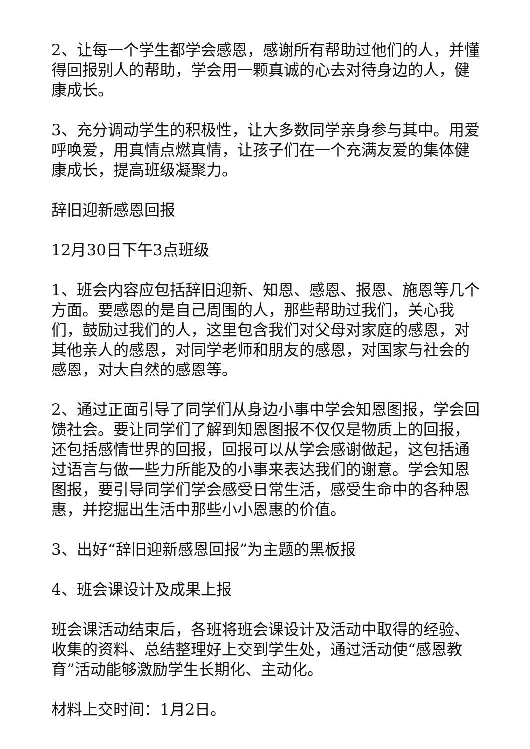2、让每一个学生都学会感恩，感谢所有帮助过他们的人，并懂得回报别人的帮助，学会用一颗真诚的心去对待身边的人，健康成长。
3、充分调动学生的积极性，让大多数同学亲身参与其中。用爱呼唤爱，用真情点燃真情，让孩子们在一个充满友爱的集体健康成长，提高班级凝聚力。
辞旧迎新感恩回报
12月30日下午3点班级
1、班会内容应包括辞旧迎新、知恩、感恩、报恩、施恩等几个方面。要感恩的是自己周围的人，那些帮助过我们，关心我们，鼓励过我们的人，这里包含我们对父母对家庭的感恩，对其他亲人的感恩，对同学老师和朋友的感恩，对国家与社会的感恩，对大自然的感恩等。
2、通过正面引导了同学们从身边小事中学会知恩图报，学会回馈社会。要让同学们了解到知恩图报不仅仅是物质上的回报，还包括感情世界的回报，回报可以从学会感谢做起，这包括通过语言与做一些力所能及的小事来表达我们的谢意。学会知恩图报，要引导同学们学会感受日常生活，感受生命中的各种恩惠，并挖掘出生活中那些小小恩惠的价值。
3、出好“辞旧迎新感恩回报”为主题的黑板报
4、班会课设计及成果上报
班会课活动结束后，各班将班会课设计及活动中取得的经验、收集的资料、总结整理好上交到学生处，通过活动使“感恩教育”活动能够激励学生长期化、主动化。
材料上交时间：1月2日。